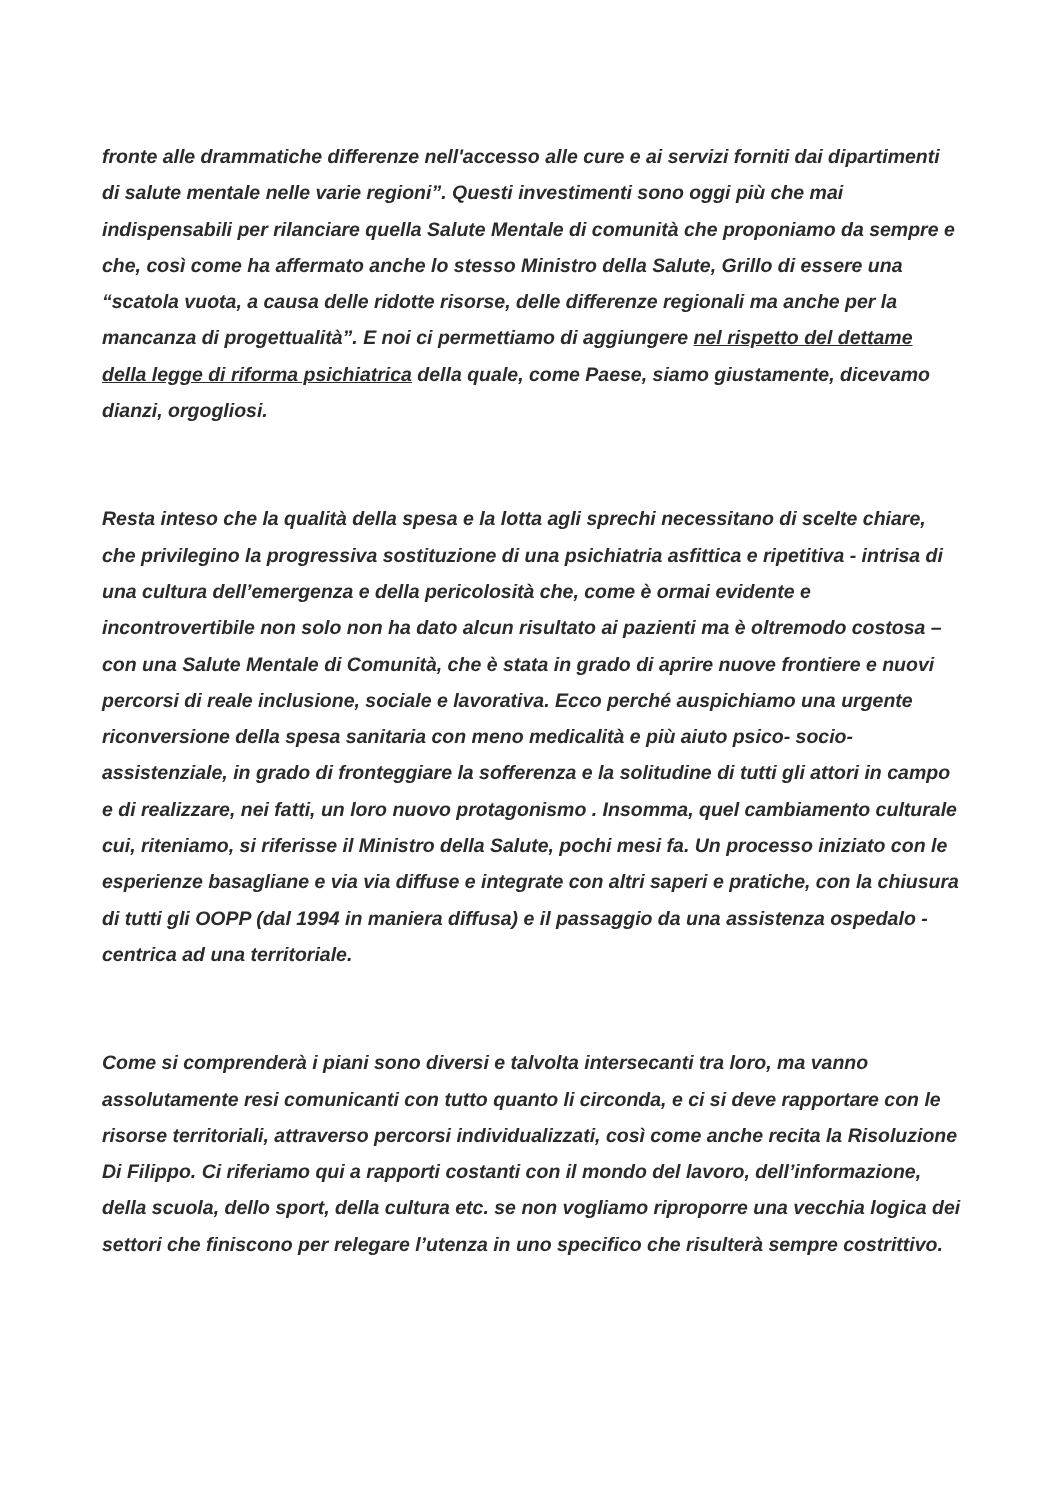fronte alle drammatiche differenze nell'accesso alle cure e ai servizi forniti dai dipartimenti di salute mentale nelle varie regioni”. Questi investimenti sono oggi più che mai indispensabili per rilanciare quella Salute Mentale di comunità che proponiamo da sempre e che, così come ha affermato anche lo stesso Ministro della Salute, Grillo di essere una “scatola vuota, a causa delle ridotte risorse, delle differenze regionali ma anche per la mancanza di progettualità”. E noi ci permettiamo di aggiungere nel rispetto del dettame della legge di riforma psichiatrica della quale, come Paese, siamo giustamente, dicevamo dianzi, orgogliosi.
Resta inteso che la qualità della spesa e la lotta agli sprechi necessitano di scelte chiare, che privilegino la progressiva sostituzione di una psichiatria asfittica e ripetitiva - intrisa di una cultura dell’emergenza e della pericolosità che, come è ormai evidente e incontrovertibile non solo non ha dato alcun risultato ai pazienti ma è oltremodo costosa – con una Salute Mentale di Comunità, che è stata in grado di aprire nuove frontiere e nuovi percorsi di reale inclusione, sociale e lavorativa. Ecco perché auspichiamo una urgente riconversione della spesa sanitaria con meno medicalità e più aiuto psico- socio- assistenziale, in grado di fronteggiare la sofferenza e la solitudine di tutti gli attori in campo e di realizzare, nei fatti, un loro nuovo protagonismo . Insomma, quel cambiamento culturale cui, riteniamo, si riferisse il Ministro della Salute, pochi mesi fa. Un processo iniziato con le esperienze basagliane e via via diffuse e integrate con altri saperi e pratiche, con la chiusura di tutti gli OOPP (dal 1994 in maniera diffusa) e il passaggio da una assistenza ospedalo - centrica ad una territoriale.
Come si comprenderà i piani sono diversi e talvolta intersecanti tra loro, ma vanno assolutamente resi comunicanti con tutto quanto li circonda, e ci si deve rapportare con le risorse territoriali, attraverso percorsi individualizzati, così come anche recita la Risoluzione Di Filippo. Ci riferiamo qui a rapporti costanti con il mondo del lavoro, dell’informazione, della scuola, dello sport, della cultura etc. se non vogliamo riproporre una vecchia logica dei settori che finiscono per relegare l’utenza in uno specifico che risulterà sempre costrittivo.